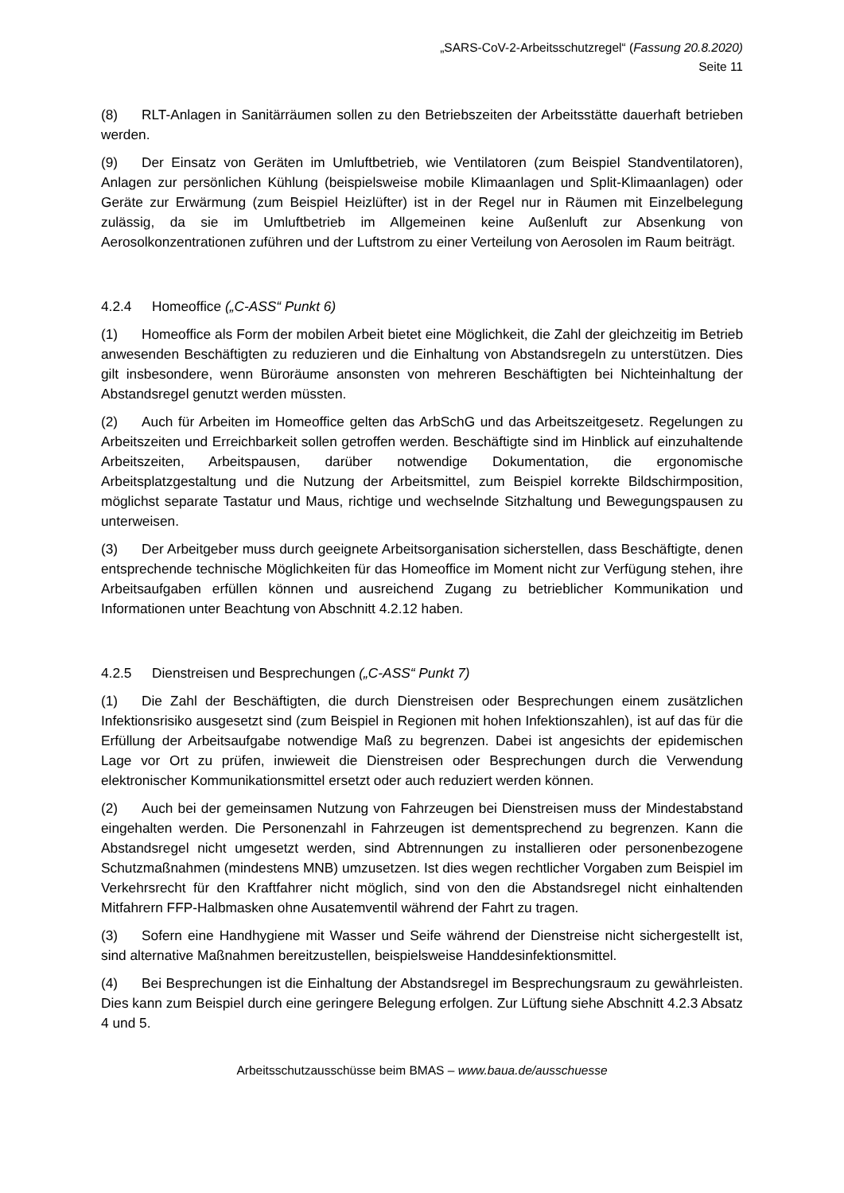„SARS-CoV-2-Arbeitsschutzregel“ (Fassung 20.8.2020)
Seite 11
(8) RLT-Anlagen in Sanitärräumen sollen zu den Betriebszeiten der Arbeitsstätte dauerhaft betrieben werden.
(9) Der Einsatz von Geräten im Umluftbetrieb, wie Ventilatoren (zum Beispiel Standventilatoren), Anlagen zur persönlichen Kühlung (beispielsweise mobile Klimaanlagen und Split-Klimaanlagen) oder Geräte zur Erwärmung (zum Beispiel Heizlüfter) ist in der Regel nur in Räumen mit Einzelbelegung zulässig, da sie im Umluftbetrieb im Allgemeinen keine Außenluft zur Absenkung von Aerosolkonzentrationen zuführen und der Luftstrom zu einer Verteilung von Aerosolen im Raum beiträgt.
4.2.4 Homeoffice („C-ASS“ Punkt 6)
(1) Homeoffice als Form der mobilen Arbeit bietet eine Möglichkeit, die Zahl der gleichzeitig im Betrieb anwesenden Beschäftigten zu reduzieren und die Einhaltung von Abstandsregeln zu unterstützen. Dies gilt insbesondere, wenn Büroräume ansonsten von mehreren Beschäftigten bei Nichteinhaltung der Abstandsregel genutzt werden müssten.
(2) Auch für Arbeiten im Homeoffice gelten das ArbSchG und das Arbeitszeitgesetz. Regelungen zu Arbeitszeiten und Erreichbarkeit sollen getroffen werden. Beschäftigte sind im Hinblick auf einzuhaltende Arbeitszeiten, Arbeitspausen, darüber notwendige Dokumentation, die ergonomische Arbeitsplatzgestaltung und die Nutzung der Arbeitsmittel, zum Beispiel korrekte Bildschirmposition, möglichst separate Tastatur und Maus, richtige und wechselnde Sitzhaltung und Bewegungspausen zu unterweisen.
(3) Der Arbeitgeber muss durch geeignete Arbeitsorganisation sicherstellen, dass Beschäftigte, denen entsprechende technische Möglichkeiten für das Homeoffice im Moment nicht zur Verfügung stehen, ihre Arbeitsaufgaben erfüllen können und ausreichend Zugang zu betrieblicher Kommunikation und Informationen unter Beachtung von Abschnitt 4.2.12 haben.
4.2.5 Dienstreisen und Besprechungen („C-ASS“ Punkt 7)
(1) Die Zahl der Beschäftigten, die durch Dienstreisen oder Besprechungen einem zusätzlichen Infektionsrisiko ausgesetzt sind (zum Beispiel in Regionen mit hohen Infektionszahlen), ist auf das für die Erfüllung der Arbeitsaufgabe notwendige Maß zu begrenzen. Dabei ist angesichts der epidemischen Lage vor Ort zu prüfen, inwieweit die Dienstreisen oder Besprechungen durch die Verwendung elektronischer Kommunikationsmittel ersetzt oder auch reduziert werden können.
(2) Auch bei der gemeinsamen Nutzung von Fahrzeugen bei Dienstreisen muss der Mindestabstand eingehalten werden. Die Personenzahl in Fahrzeugen ist dementsprechend zu begrenzen. Kann die Abstandsregel nicht umgesetzt werden, sind Abtrennungen zu installieren oder personenbezogene Schutzmaßnahmen (mindestens MNB) umzusetzen. Ist dies wegen rechtlicher Vorgaben zum Beispiel im Verkehrsrecht für den Kraftfahrer nicht möglich, sind von den die Abstandsregel nicht einhaltenden Mitfahrern FFP-Halbmasken ohne Ausatemventil während der Fahrt zu tragen.
(3) Sofern eine Handhygiene mit Wasser und Seife während der Dienstreise nicht sichergestellt ist, sind alternative Maßnahmen bereitzustellen, beispielsweise Handdesinfektionsmittel.
(4) Bei Besprechungen ist die Einhaltung der Abstandsregel im Besprechungsraum zu gewährleisten. Dies kann zum Beispiel durch eine geringere Belegung erfolgen. Zur Lüftung siehe Abschnitt 4.2.3 Absatz 4 und 5.
Arbeitsschutzausschüsse beim BMAS – www.baua.de/ausschuesse